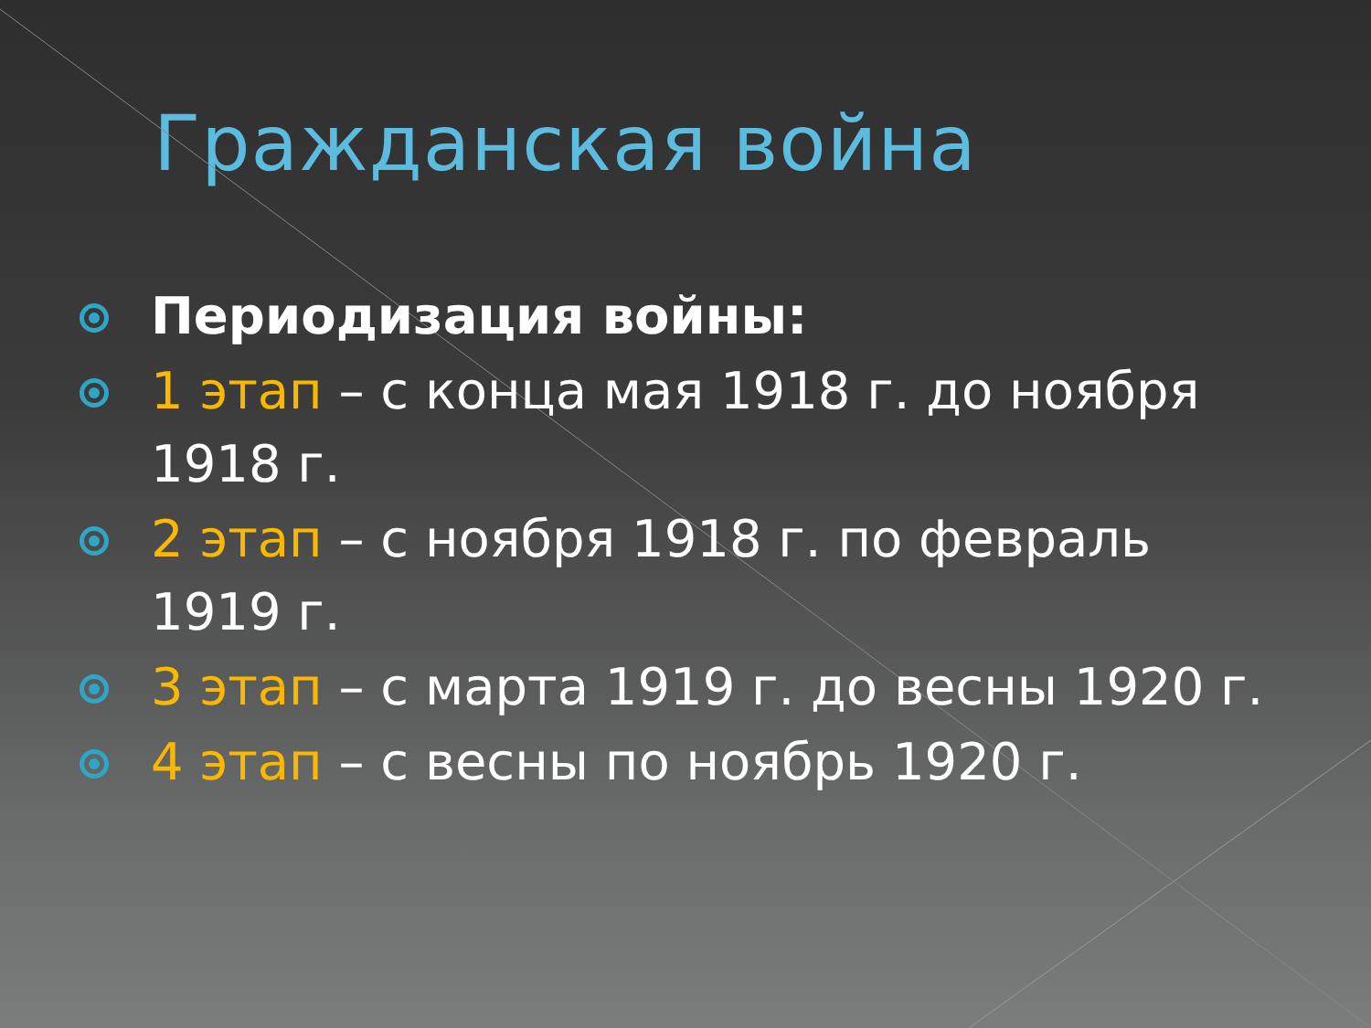Гражданская война
Периодизация войны:
1 этап – с конца мая 1918 г. до ноября 1918 г.
2 этап – с ноября 1918 г. по февраль 1919 г.
3 этап – с марта 1919 г. до весны 1920 г.
4 этап – с весны по ноябрь 1920 г.